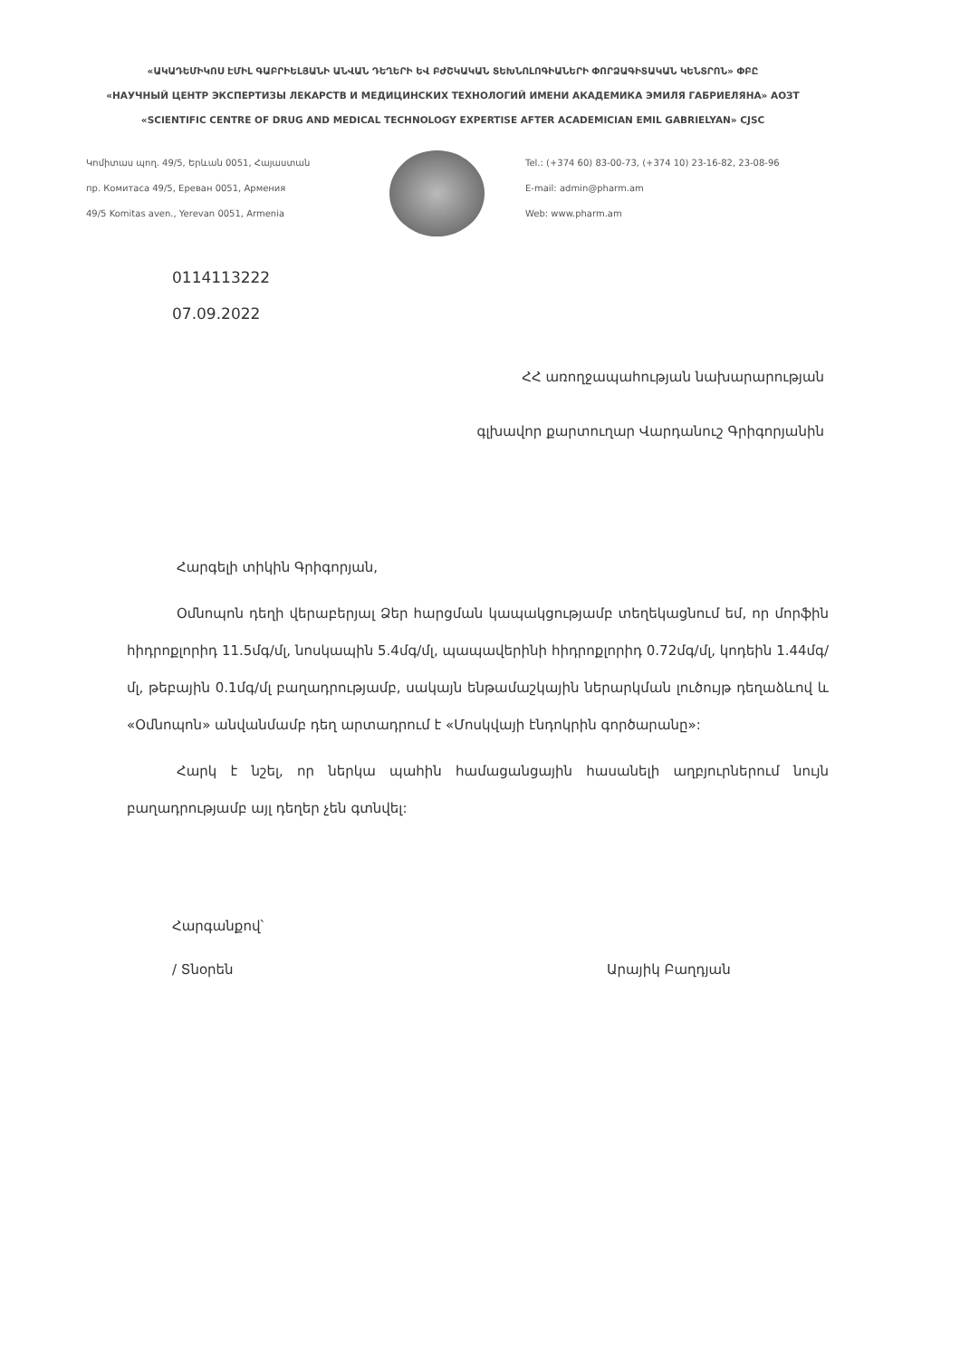«ԱԿԱԴԵՄԻԿՈՍ ԷՄԻԼ ԳԱԲՐԻԵԼՅԱՆԻ ԱՆՎԱՆ ԴԵՂԵՐԻ ԵՎ ԲԺՇԿԱԿԱՆ ՏԵԽՆՈԼՈԳԻԱՆԵՐԻ ՓՈՐՁԱԳԻՏԱԿԱՆ ԿԵՆՏՐՈՆ» ՓԲԸ
«НАУЧНЫЙ ЦЕНТР ЭКСПЕРТИЗЫ ЛЕКАРСТВ И МЕДИЦИНСКИХ ТЕХНОЛОГИЙ ИМЕНИ АКАДЕМИКА ЭМИЛЯ ГАБРИЕЛЯНА» АОЗТ
«SCIENTIFIC CENTRE OF DRUG AND MEDICAL TECHNOLOGY EXPERTISE AFTER ACADEMICIAN EMIL GABRIELYAN» CJSC
Կոմիտաս պող. 49/5, Երևան 0051, Հայաստան
пр. Комитаса 49/5, Ереван 0051, Армения
49/5 Komitas aven., Yerevan 0051, Armenia
Tel.: (+374 60) 83-00-73, (+374 10) 23-16-82, 23-08-96
E-mail: admin@pharm.am
Web: www.pharm.am
0114113222
07.09.2022
ՀՀ առողջապահության նախարարության
գլխավոր քարտուղար Վարդանուշ Գրիգորյանին
Հարգելի տիկին Գրիգորյան,
Օմնոպոն դեղի վերաբերյալ Ձեր հարցման կապակցությամբ տեղեկացնում եմ, որ մորֆին հիդրոքլորիդ 11.5մգ/մլ, նոսկապին 5.4մգ/մլ, պապավերինի հիդրոքլորիդ 0.72մգ/մլ, կոդեին 1.44մգ/մլ, թեբային 0.1մգ/մլ բաղադրությամբ, սակայն ենթամաշկային ներարկման լուծույթ դեղաձևով և «Օմնոպոն» անվանմամբ դեղ արտադրում է «Մոսկվայի էնդոկրին գործարանը»:
Հարկ է նշել, որ ներկա պահին համացանցային հասանելի աղբյուրներում նույն բաղադրությամբ այլ դեղեր չեն գտնվել:
Հարգանքով՝
/ Տնօրեն Արայիկ Բաղդյան